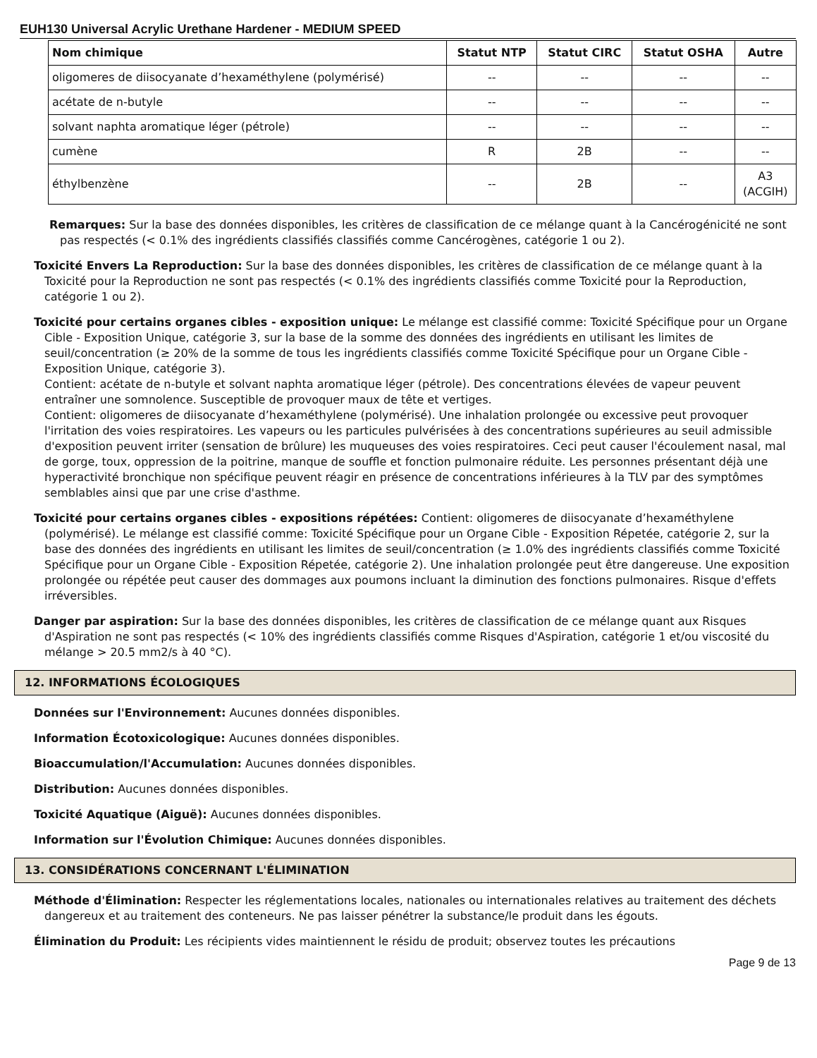EUH130 Universal Acrylic Urethane Hardener - MEDIUM SPEED
| Nom chimique | Statut NTP | Statut CIRC | Statut OSHA | Autre |
| --- | --- | --- | --- | --- |
| oligomeres de diisocyanate d’hexaméthylene (polymérisé) | -- | -- | -- | -- |
| acétate de n-butyle | -- | -- | -- | -- |
| solvant naphta aromatique léger (pétrole) | -- | -- | -- | -- |
| cumène | R | 2B | -- | -- |
| éthylbenzène | -- | 2B | -- | A3 (ACGIH) |
Remarques: Sur la base des données disponibles, les critères de classification de ce mélange quant à la Cancérogénicité ne sont pas respectés (< 0.1% des ingrédients classifiés classifiés comme Cancérogènes, catégorie 1 ou 2).
Toxicité Envers La Reproduction: Sur la base des données disponibles, les critères de classification de ce mélange quant à la Toxicité pour la Reproduction ne sont pas respectés (< 0.1% des ingrédients classifiés comme Toxicité pour la Reproduction, catégorie 1 ou 2).
Toxicité pour certains organes cibles - exposition unique: Le mélange est classifié comme: Toxicité Spécifique pour un Organe Cible - Exposition Unique, catégorie 3, sur la base de la somme des données des ingrédients en utilisant les limites de seuil/concentration (≥ 20% de la somme de tous les ingrédients classifiés comme Toxicité Spécifique pour un Organe Cible - Exposition Unique, catégorie 3).
Contient: acétate de n-butyle et solvant naphta aromatique léger (pétrole). Des concentrations élevées de vapeur peuvent entraîner une somnolence. Susceptible de provoquer maux de tête et vertiges.
Contient: oligomeres de diisocyanate d’hexaméthylene (polymérisé). Une inhalation prolongée ou excessive peut provoquer l'irritation des voies respiratoires. Les vapeurs ou les particules pulvérisées à des concentrations supérieures au seuil admissible d'exposition peuvent irriter (sensation de brûlure) les muqueuses des voies respiratoires. Ceci peut causer l'écoulement nasal, mal de gorge, toux, oppression de la poitrine, manque de souffle et fonction pulmonaire réduite. Les personnes présentant déjà une hyperactivité bronchique non spécifique peuvent réagir en présence de concentrations inférieures à la TLV par des symptômes semblables ainsi que par une crise d'asthme.
Toxicité pour certains organes cibles - expositions répétées: Contient: oligomeres de diisocyanate d’hexaméthylene (polymérisé). Le mélange est classifié comme: Toxicité Spécifique pour un Organe Cible - Exposition Répetée, catégorie 2, sur la base des données des ingrédients en utilisant les limites de seuil/concentration (≥ 1.0% des ingrédients classifiés comme Toxicité Spécifique pour un Organe Cible - Exposition Répetée, catégorie 2). Une inhalation prolongée peut être dangereuse. Une exposition prolongée ou répétée peut causer des dommages aux poumons incluant la diminution des fonctions pulmonaires. Risque d'effets irréversibles.
Danger par aspiration: Sur la base des données disponibles, les critères de classification de ce mélange quant aux Risques d'Aspiration ne sont pas respectés (< 10% des ingrédients classifiés comme Risques d'Aspiration, catégorie 1 et/ou viscosité du mélange > 20.5 mm2/s à 40 °C).
12. INFORMATIONS ÉCOLOGIQUES
Données sur l'Environnement: Aucunes données disponibles.
Information Écotoxicologique: Aucunes données disponibles.
Bioaccumulation/l'Accumulation: Aucunes données disponibles.
Distribution: Aucunes données disponibles.
Toxicité Aquatique (Aiguë): Aucunes données disponibles.
Information sur l'Évolution Chimique: Aucunes données disponibles.
13. CONSIDÉRATIONS CONCERNANT L'ÉLIMINATION
Méthode d'Élimination: Respecter les réglementations locales, nationales ou internationales relatives au traitement des déchets dangereux et au traitement des conteneurs. Ne pas laisser pénétrer la substance/le produit dans les égouts.
Élimination du Produit: Les récipients vides maintiennent le résidu de produit; observez toutes les précautions
Page 9 de 13